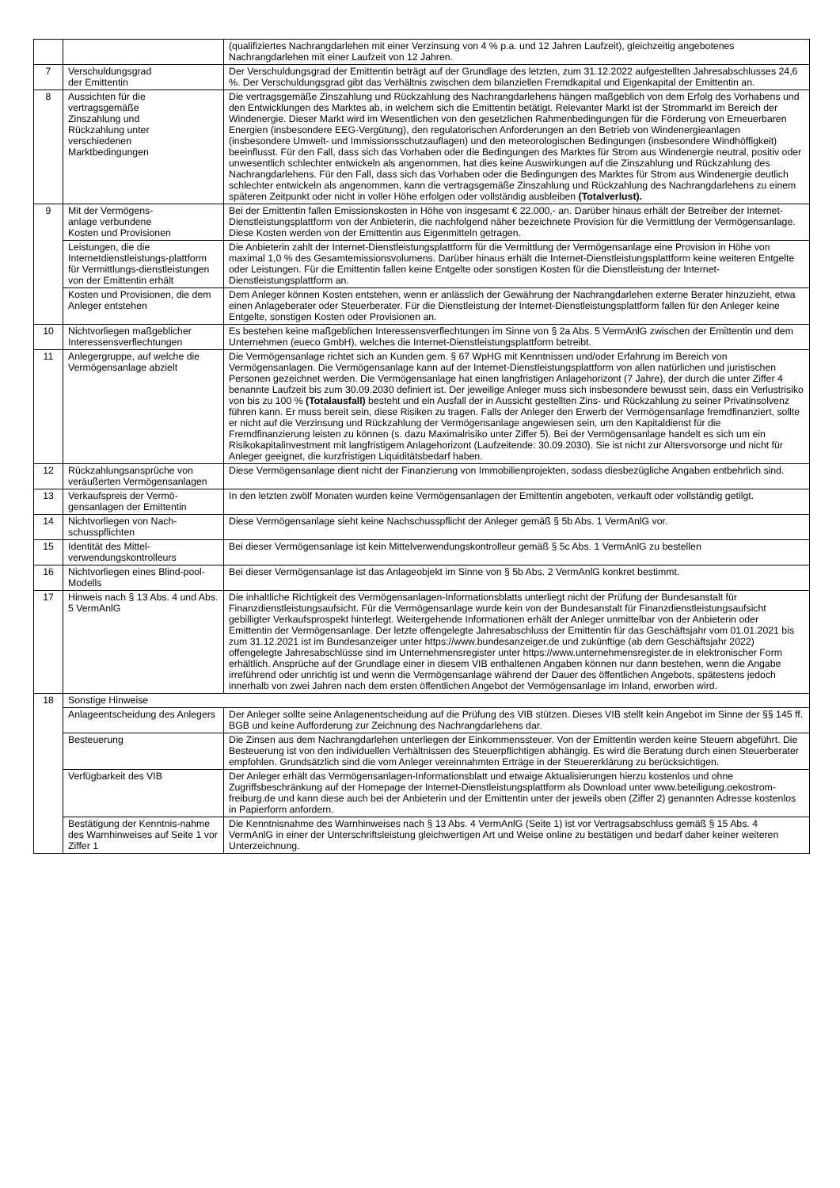| | | (qualifiziertes Nachrangdarlehen mit einer Verzinsung von 4 % p.a. und 12 Jahren Laufzeit), gleichzeitig angebotenes Nachrangdarlehen mit einer Laufzeit von 12 Jahren. |
| 7 | Verschuldungsgrad der Emittentin | Der Verschuldungsgrad der Emittentin beträgt auf der Grundlage des letzten, zum 31.12.2022 aufgestellten Jahresabschlusses 24,6 %. Der Verschuldungsgrad gibt das Verhältnis zwischen dem bilanziellen Fremdkapital und Eigenkapital der Emittentin an. |
| 8 | Aussichten für die vertragsgemäße Zinszahlung und Rückzahlung unter verschiedenen Marktbedingungen | Die vertragsgemäße Zinszahlung und Rückzahlung des Nachrangdarlehens hängen maßgeblich von dem Erfolg des Vorhabens und den Entwicklungen des Marktes ab, in welchem sich die Emittentin betätigt. Relevanter Markt ist der Strommarkt im Bereich der Windenergie. Dieser Markt wird im Wesentlichen von den gesetzlichen Rahmenbedingungen für die Förderung von Erneuerbaren Energien (insbesondere EEG-Vergütung), den regulatorischen Anforderungen an den Betrieb von Windenergieanlagen (insbesondere Umwelt- und Immissionsschutzauflagen) und den meteorologischen Bedingungen (insbesondere Windhöffigkeit) beeinflusst. Für den Fall, dass sich das Vorhaben oder die Bedingungen des Marktes für Strom aus Windenergie neutral, positiv oder unwesentlich schlechter entwickeln als angenommen, hat dies keine Auswirkungen auf die Zinszahlung und Rückzahlung des Nachrangdarlehens. Für den Fall, dass sich das Vorhaben oder die Bedingungen des Marktes für Strom aus Windenergie deutlich schlechter entwickeln als angenommen, kann die vertragsgemäße Zinszahlung und Rückzahlung des Nachrangdarlehens zu einem späteren Zeitpunkt oder nicht in voller Höhe erfolgen oder vollständig ausbleiben (Totalverlust). |
| 9 | Mit der Vermögens- anlage verbundene Kosten und Provisionen | Bei der Emittentin fallen Emissionskosten in Höhe von insgesamt € 22.000,- an. Darüber hinaus erhält der Betreiber der Internet-Dienstleistungsplattform von der Anbieterin, die nachfolgend näher bezeichnete Provision für die Vermittlung der Vermögensanlage. Diese Kosten werden von der Emittentin aus Eigenmitteln getragen. |
| | Leistungen, die die Internetdienstleistungs-plattform für Vermittlungs-dienstleistungen von der Emittentin erhält | Die Anbieterin zahlt der Internet-Dienstleistungsplattform für die Vermittlung der Vermögensanlage eine Provision in Höhe von maximal 1,0 % des Gesamtemissionsvolumens. Darüber hinaus erhält die Internet-Dienstleistungsplattform keine weiteren Entgelte oder Leistungen. Für die Emittentin fallen keine Entgelte oder sonstigen Kosten für die Dienstleistung der Internet-Dienstleistungsplattform an. |
| | Kosten und Provisionen, die dem Anleger entstehen | Dem Anleger können Kosten entstehen, wenn er anlässlich der Gewährung der Nachrangdarlehen externe Berater hinzuzieht, etwa einen Anlageberater oder Steuerberater. Für die Dienstleistung der Internet-Dienstleistungsplattform fallen für den Anleger keine Entgelte, sonstigen Kosten oder Provisionen an. |
| 10 | Nichtvorliegen maßgeblicher Interessensverflechtungen | Es bestehen keine maßgeblichen Interessensverflechtungen im Sinne von § 2a Abs. 5 VermAnlG zwischen der Emittentin und dem Unternehmen (eueco GmbH), welches die Internet-Dienstleistungsplattform betreibt. |
| 11 | Anlegergruppe, auf welche die Vermögensanlage abzielt | Die Vermögensanlage richtet sich an Kunden gem. § 67 WpHG mit Kenntnissen und/oder Erfahrung im Bereich von Vermögensanlagen. Die Vermögensanlage kann auf der Internet-Dienstleistungsplattform von allen natürlichen und juristischen Personen gezeichnet werden. Die Vermögensanlage hat einen langfristigen Anlagehorizont (7 Jahre), der durch die unter Ziffer 4 benannte Laufzeit bis zum 30.09.2030 definiert ist. Der jeweilige Anleger muss sich insbesondere bewusst sein, dass ein Verlustrisiko von bis zu 100 % (Totalausfall) besteht und ein Ausfall der in Aussicht gestellten Zins- und Rückzahlung zu seiner Privatinsolvenz führen kann. Er muss bereit sein, diese Risiken zu tragen. Falls der Anleger den Erwerb der Vermögensanlage fremdfinanziert, sollte er nicht auf die Verzinsung und Rückzahlung der Vermögensanlage angewiesen sein, um den Kapitaldienst für die Fremdfinanzierung leisten zu können (s. dazu Maximalrisiko unter Ziffer 5). Bei der Vermögensanlage handelt es sich um ein Risikokapitalinvestment mit langfristigem Anlagehorizont (Laufzeitende: 30.09.2030). Sie ist nicht zur Altersvorsorge und nicht für Anleger geeignet, die kurzfristigen Liquiditätsbedarf haben. |
| 12 | Rückzahlungsansprüche von veräußerten Vermögensanlagen | Diese Vermögensanlage dient nicht der Finanzierung von Immobilienprojekten, sodass diesbezügliche Angaben entbehrlich sind. |
| 13 | Verkaufspreis der Vermö-gensanlagen der Emittentin | In den letzten zwölf Monaten wurden keine Vermögensanlagen der Emittentin angeboten, verkauft oder vollständig getilgt. |
| 14 | Nichtvorliegen von Nach-schusspflichten | Diese Vermögensanlage sieht keine Nachschusspflicht der Anleger gemäß § 5b Abs. 1 VermAnlG vor. |
| 15 | Identität des Mittel-verwendungskontrolleurs | Bei dieser Vermögensanlage ist kein Mittelverwendungskontrolleur gemäß § 5c Abs. 1 VermAnlG zu bestellen |
| 16 | Nichtvorliegen eines Blind-pool-Modells | Bei dieser Vermögensanlage ist das Anlageobjekt im Sinne von § 5b Abs. 2 VermAnlG konkret bestimmt. |
| 17 | Hinweis nach § 13 Abs. 4 und Abs. 5 VermAnlG | Die inhaltliche Richtigkeit des Vermögensanlagen-Informationsblatts unterliegt nicht der Prüfung der Bundesanstalt für Finanzdienstleistungsaufsicht. Für die Vermögensanlage wurde kein von der Bundesanstalt für Finanzdienstleistungsaufsicht gebilligter Verkaufsprospekt hinterlegt. Weitergehende Informationen erhält der Anleger unmittelbar von der Anbieterin oder Emittentin der Vermögensanlage. Der letzte offengelegte Jahresabschluss der Emittentin für das Geschäftsjahr vom 01.01.2021 bis zum 31.12.2021 ist im Bundesanzeiger unter https://www.bundesanzeiger.de und zukünftige (ab dem Geschäftsjahr 2022) offengelegte Jahresabschlüsse sind im Unternehmensregister unter https://www.unternehmensregister.de in elektronischer Form erhältlich. Ansprüche auf der Grundlage einer in diesem VIB enthaltenen Angaben können nur dann bestehen, wenn die Angabe irreführend oder unrichtig ist und wenn die Vermögensanlage während der Dauer des öffentlichen Angebots, spätestens jedoch innerhalb von zwei Jahren nach dem ersten öffentlichen Angebot der Vermögensanlage im Inland, erworben wird. |
| 18 | Sonstige Hinweise | |
| | Anlageentscheidung des Anlegers | Der Anleger sollte seine Anlagenentscheidung auf die Prüfung des VIB stützen. Dieses VIB stellt kein Angebot im Sinne der §§ 145 ff. BGB und keine Aufforderung zur Zeichnung des Nachrangdarlehens dar. |
| | Besteuerung | Die Zinsen aus dem Nachrangdarlehen unterliegen der Einkommenssteuer. Von der Emittentin werden keine Steuern abgeführt. Die Besteuerung ist von den individuellen Verhältnissen des Steuerpflichtigen abhängig. Es wird die Beratung durch einen Steuerberater empfohlen. Grundsätzlich sind die vom Anleger vereinnahmten Erträge in der Steuererklärung zu berücksichtigen. |
| | Verfügbarkeit des VIB | Der Anleger erhält das Vermögensanlagen-Informationsblatt und etwaige Aktualisierungen hierzu kostenlos und ohne Zugriffsbeschränkung auf der Homepage der Internet-Dienstleistungsplattform als Download unter www.beteiligung.oekostrom-freiburg.de und kann diese auch bei der Anbieterin und der Emittentin unter der jeweils oben (Ziffer 2) genannten Adresse kostenlos in Papierform anfordern. |
| | Bestätigung der Kenntnis-nahme des Warnhinweises auf Seite 1 vor Ziffer 1 | Die Kenntnisnahme des Warnhinweises nach § 13 Abs. 4 VermAnlG (Seite 1) ist vor Vertragsabschluss gemäß § 15 Abs. 4 VermAnlG in einer der Unterschriftsleistung gleichwertigen Art und Weise online zu bestätigen und bedarf daher keiner weiteren Unterzeichnung. |